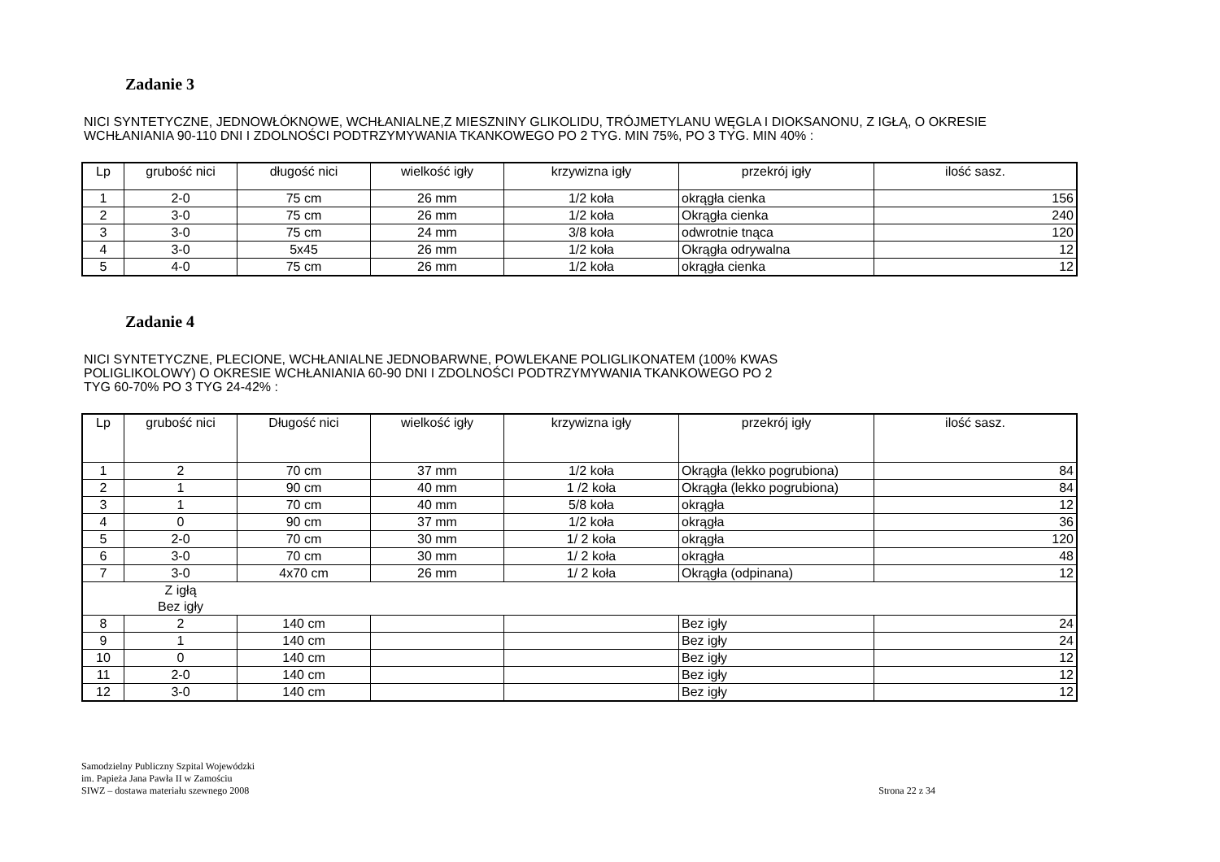Zadanie 3
NICI SYNTETYCZNE, JEDNOWŁÓKNOWE, WCHŁANIALNE,Z MIESZNINY GLIKOLIDU, TRÓJMETYLANU WĘGLA I DIOKSANONU, Z IGŁĄ, O OKRESIE WCHŁANIANIA 90-110 DNI I ZDOLNOŚCI PODTRZYMYWANIA TKANKOWEGO PO 2 TYG. MIN 75%, PO 3 TYG. MIN 40% :
| Lp | grubość nici | długość nici | wielkość igły | krzywizna igły | przekrój igły | ilość sasz. |
| --- | --- | --- | --- | --- | --- | --- |
| 1 | 2-0 | 75 cm | 26 mm | 1/2 koła | okrągła cienka | 156 |
| 2 | 3-0 | 75 cm | 26 mm | 1/2 koła | Okrągła cienka | 240 |
| 3 | 3-0 | 75 cm | 24 mm | 3/8 koła | odwrotnie tnąca | 120 |
| 4 | 3-0 | 5x45 | 26 mm | 1/2 koła | Okrągła odrywalna | 12 |
| 5 | 4-0 | 75 cm | 26 mm | 1/2 koła | okrągła cienka | 12 |
Zadanie 4
NICI SYNTETYCZNE, PLECIONE, WCHŁANIALNE JEDNOBARWNE, POWLEKANE POLIGLIKONATEM (100% KWAS
POLIGLIKOLOWY) O OKRESIE WCHŁANIANIA 60-90 DNI I ZDOLNOŚCI PODTRZYMYWANIA TKANKOWEGO PO 2
TYG 60-70% PO 3 TYG 24-42% :
| Lp | grubość nici | Długość nici | wielkość igły | krzywizna igły | przekrój igły | ilość sasz. |
| --- | --- | --- | --- | --- | --- | --- |
| 1 | 2 | 70 cm | 37 mm | 1/2 koła | Okrągła (lekko pogrubiona) | 84 |
| 2 | 1 | 90 cm | 40 mm | 1 /2 koła | Okrągła (lekko pogrubiona) | 84 |
| 3 | 1 | 70 cm | 40 mm | 5/8 koła | okrągła | 12 |
| 4 | 0 | 90 cm | 37 mm | 1/2 koła | okrągła | 36 |
| 5 | 2-0 | 70 cm | 30 mm | 1/ 2 koła | okrągła | 120 |
| 6 | 3-0 | 70 cm | 30 mm | 1/ 2 koła | okrągła | 48 |
| 7 | 3-0 | 4x70 cm | 26 mm | 1/ 2 koła | Okrągła (odpinana) | 12 |
| | Z igłą Bez igły | | | | | |
| 8 | 2 | 140 cm | | | Bez igły | 24 |
| 9 | 1 | 140 cm | | | Bez igły | 24 |
| 10 | 0 | 140 cm | | | Bez igły | 12 |
| 11 | 2-0 | 140 cm | | | Bez igły | 12 |
| 12 | 3-0 | 140 cm | | | Bez igły | 12 |
Samodzielny Publiczny Szpital Wojewódzki
im. Papieża Jana Pawła II w Zamościu
SIWZ – dostawa materiału szewnego 2008
Strona 22 z 34